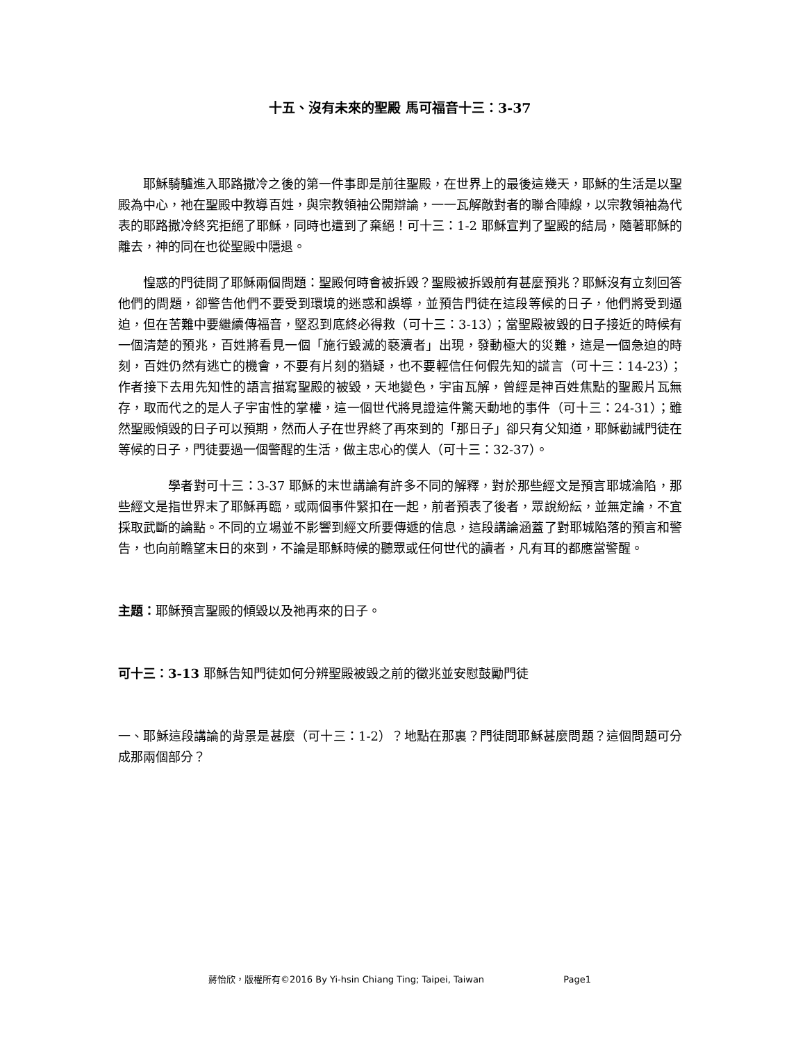十五、沒有未來的聖殿 馬可福音十三：3-37
耶穌騎驢進入耶路撒冷之後的第一件事即是前往聖殿，在世界上的最後這幾天，耶穌的生活是以聖殿為中心，祂在聖殿中教導百姓，與宗教領袖公開辯論，一一瓦解敵對者的聯合陣線，以宗教領袖為代表的耶路撒冷終究拒絕了耶穌，同時也遭到了棄絕！可十三：1-2 耶穌宣判了聖殿的結局，隨著耶穌的離去，神的同在也從聖殿中隱退。
惶惑的門徒問了耶穌兩個問題：聖殿何時會被拆毀？聖殿被拆毀前有甚麼預兆？耶穌沒有立刻回答他們的問題，卻警告他們不要受到環境的迷惑和誤導，並預告門徒在這段等候的日子，他們將受到逼迫，但在苦難中要繼續傳福音，堅忍到底終必得救（可十三：3-13）；當聖殿被毀的日子接近的時候有一個清楚的預兆，百姓將看見一個「施行毀滅的褻瀆者」出現，發動極大的災難，這是一個急迫的時刻，百姓仍然有逃亡的機會，不要有片刻的猶疑，也不要輕信任何假先知的謊言（可十三：14-23）；作者接下去用先知性的語言描寫聖殿的被毀，天地變色，宇宙瓦解，曾經是神百姓焦點的聖殿片瓦無存，取而代之的是人子宇宙性的掌權，這一個世代將見證這件驚天動地的事件（可十三：24-31）；雖然聖殿傾毀的日子可以預期，然而人子在世界終了再來到的「那日子」卻只有父知道，耶穌勸誡門徒在等候的日子，門徒要過一個警醒的生活，做主忠心的僕人（可十三：32-37）。
學者對可十三：3-37 耶穌的末世講論有許多不同的解釋，對於那些經文是預言耶城淪陷，那些經文是指世界末了耶穌再臨，或兩個事件緊扣在一起，前者預表了後者，眾說紛紜，並無定論，不宜採取武斷的論點。不同的立場並不影響到經文所要傳遞的信息，這段講論涵蓋了對耶城陷落的預言和警告，也向前瞻望末日的來到，不論是耶穌時候的聽眾或任何世代的讀者，凡有耳的都應當警醒。
主題：耶穌預言聖殿的傾毀以及祂再來的日子。
可十三：3-13 耶穌告知門徒如何分辨聖殿被毀之前的徵兆並安慰鼓勵門徒
一、耶穌這段講論的背景是甚麼（可十三：1-2）？地點在那裏？門徒問耶穌甚麼問題？這個問題可分成那兩個部分？
蔣怡欣，版權所有©2016 By Yi-hsin Chiang Ting; Taipei, Taiwan Page1